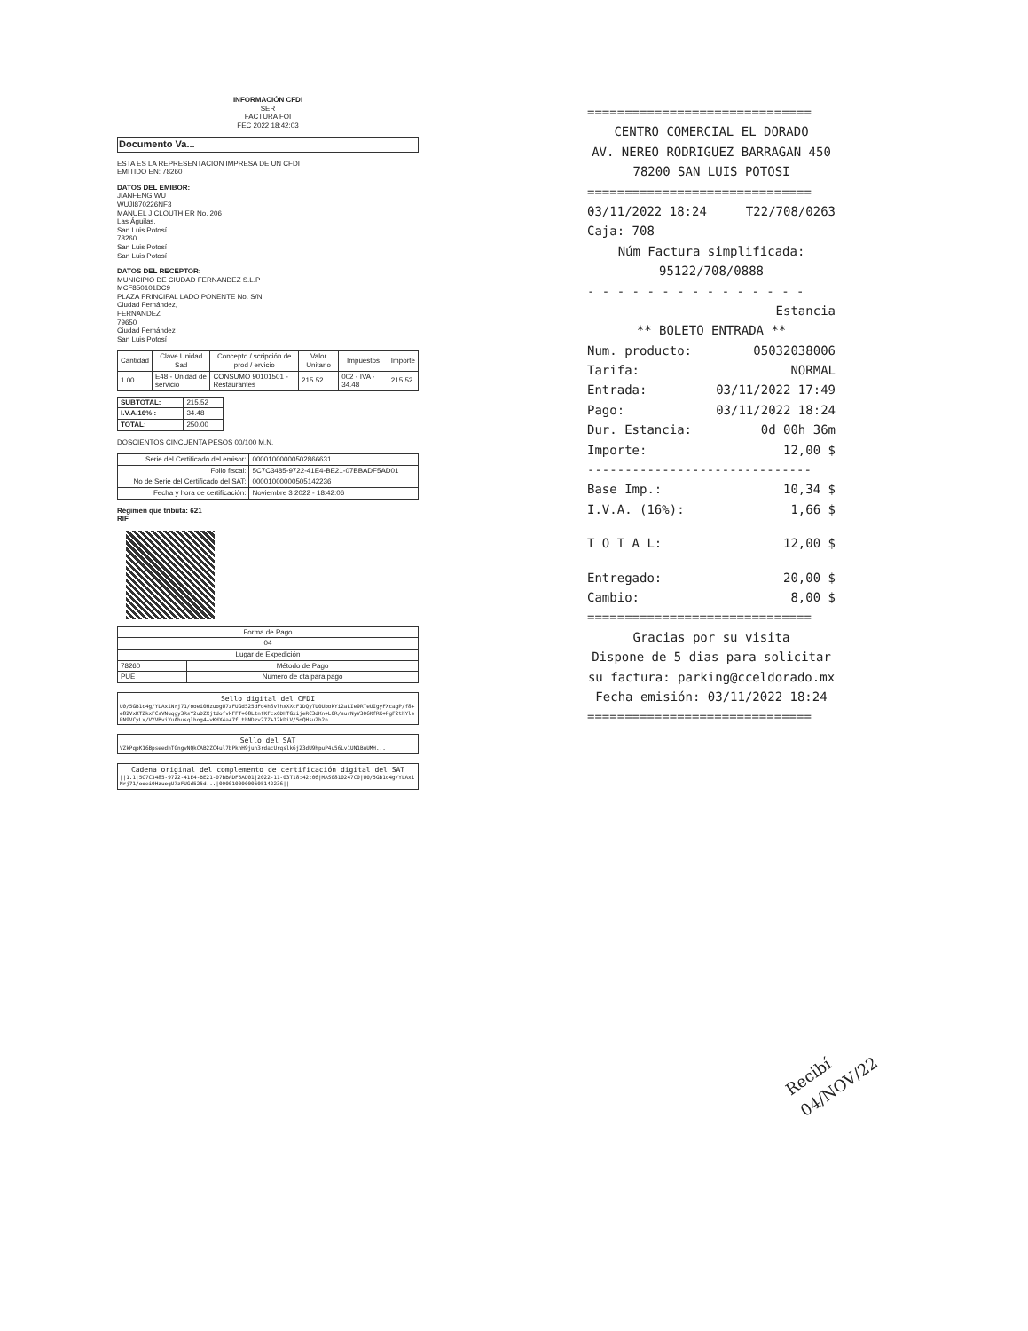INFORMACIÓN CFDI
SER
FACTURA FOI
FEC 2022 18:42:03
Documento Va...
ESTA ES LA REPRESENTACION IMPRESA DE UN CFDI
EMITIDO EN: 78260
DATOS DEL EMIBOR:
JIANFENG WU
WUJI870226NF3
MANUEL J CLOUTHIER No. 206
Las Águilas,
San Luis Potosí
78260
San Luis Potosí
San Luis Potosí
DATOS DEL RECEPTOR:
MUNICIPIO DE CIUDAD FERNANDEZ S.L.P
MCF850101DC9
PLAZA PRINCIPAL LADO PONENTE No. S/N
Ciudad Fernández,
FERNANDEZ
79650
Ciudad Fernández
San Luis Potosí
| Cantidad | Clave Unidad Sad | Concepto / scripción de prod / ervicio | Valor Unitario | Impuestos | Importe |
| --- | --- | --- | --- | --- | --- |
| 1.00 | E48 - Unidad de servicio | CONSUMO 90101501 - Restaurantes | 215.52 | 002 - IVA - 34.48 | 215.52 |
| SUBTOTAL: | 215.52 |
| I.V.A.16% : | 34.48 |
| TOTAL: | 250.00 |
DOSCIENTOS CINCUENTA PESOS 00/100 M.N.
| Serie del Certificado del emisor: | 00001000000502866631 |
| Folio fiscal: | 5C7C3485-9722-41E4-BE21-07BBADF5AD01 |
| No de Serie del Certificado del SAT: | 00001000000505142236 |
| Fecha y hora de certificación: | Noviembre 3 2022 - 18:42:06 |
Régimen que tributa: 621
RIF
| Forma de Pago | |
| 04 | |
| Lugar de Expedición | |
| 78260 | Método de Pago |
| PUE | Numero de cta para pago |
Sello digital del CFDI
U0/5GB1c4g/YLAxiNrj71/ooei0HzuogU7zFUGd525dFd4h6vlhxXXcF1DQyTU0UbokYi2aLIe9RTeUIgyFXcagP/f8+e82VxKTZkxFCsVNuqgy3RsY2uDZXjtdofvkFFT+08LtnfKFcx6DHTGxijeRC3dKn+L0R/surNyV306KfRK+PgF2thYleRN9VCyLx/VYVBviYuAhusqlhog4+vKdX4a+7fLthNDzv27Z+12kDiV/5oQHsu2h2n...
Sello del SAT
VZkPqpK16BpseedhTGngvNQkCAB2ZC4ul7bPknH9jun3rdacUrqslk6j23dU9hpuP4u56Lv1UN1BuUMH...
Cadena original del complemento de certificación digital del SAT
||1.1|5C7C3485-9722-41E4-BE21-07BBADF5AD01|2022-11-03T18:42:06|MAS0810247C0|U0/5GB1c4g/YLAxiNrj71/ooei0HzuogU7zFUGd525d...|00001000000505142236||
==============================
CENTRO COMERCIAL EL DORADO
AV. NEREO RODRIGUEZ BARRAGAN 450
78200 SAN LUIS POTOSI
==============================
03/11/2022 18:24 T22/708/0263
Caja: 708
Núm Factura simplificada:
95122/708/0888
- - - - - - - - - - - - - - -
Estancia
** BOLETO ENTRADA **
Num. producto: 05032038006
Tarifa: NORMAL
Entrada: 03/11/2022 17:49
Pago: 03/11/2022 18:24
Dur. Estancia: 0d 00h 36m
Importe: 12,00 $
------------------------------
Base Imp.: 10,34 $
I.V.A. (16%): 1,66 $
T O T A L: 12,00 $
Entregado: 20,00 $
Cambio: 8,00 $
==============================
Gracias por su visita
Dispone de 5 dias para solicitar su factura: parking@cceldorado.mx
Fecha emisión: 03/11/2022 18:24
==============================
Recibí 04/NOV/22